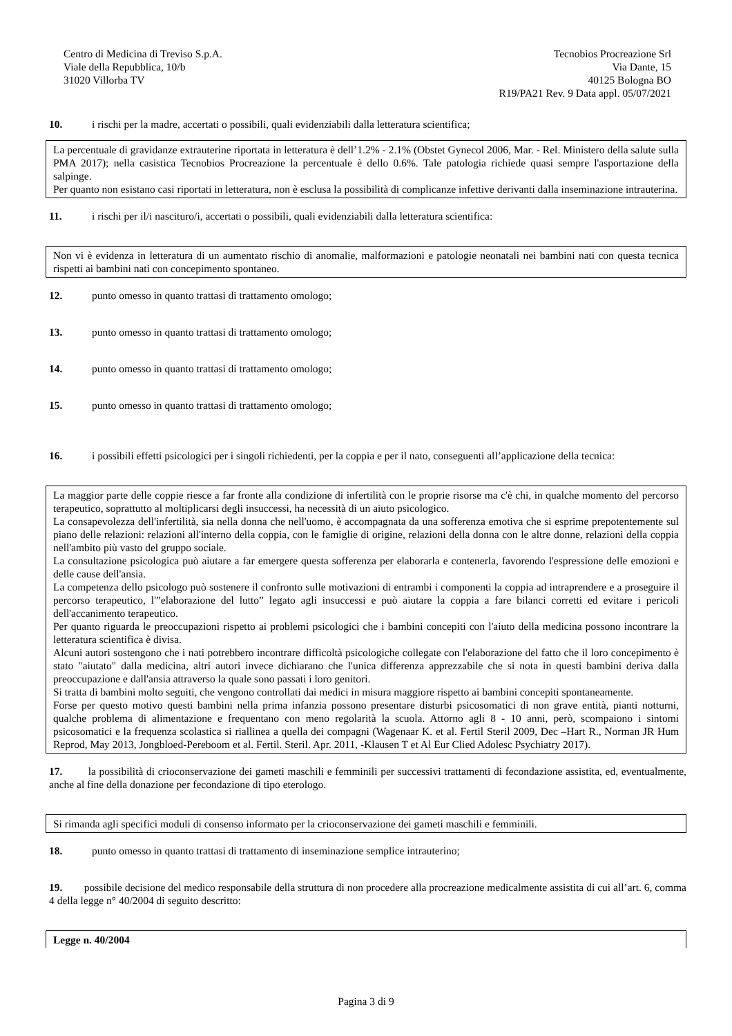Centro di Medicina di Treviso S.p.A.
Viale della Repubblica, 10/b
31020 Villorba TV
Tecnobios Procreazione Srl
Via Dante, 15
40125 Bologna BO
R19/PA21 Rev. 9 Data appl. 05/07/2021
10. i rischi per la madre, accertati o possibili, quali evidenziabili dalla letteratura scientifica;
La percentuale di gravidanze extrauterine riportata in letteratura è dell’1.2% - 2.1% (Obstet Gynecol 2006, Mar. - Rel. Ministero della salute sulla PMA 2017); nella casistica Tecnobios Procreazione la percentuale è dello 0.6%. Tale patologia richiede quasi sempre l'asportazione della salpinge.
Per quanto non esistano casi riportati in letteratura, non è esclusa la possibilità di complicanze infettive derivanti dalla inseminazione intrauterina.
11. i rischi per il/i nascituro/i, accertati o possibili, quali evidenziabili dalla letteratura scientifica:
Non vi è evidenza in letteratura di un aumentato rischio di anomalie, malformazioni e patologie neonatali nei bambini nati con questa tecnica rispetti ai bambini nati con concepimento spontaneo.
12. punto omesso in quanto trattasi di trattamento omologo;
13. punto omesso in quanto trattasi di trattamento omologo;
14. punto omesso in quanto trattasi di trattamento omologo;
15. punto omesso in quanto trattasi di trattamento omologo;
16. i possibili effetti psicologici per i singoli richiedenti, per la coppia e per il nato, conseguenti all’applicazione della tecnica:
La maggior parte delle coppie riesce a far fronte alla condizione di infertilità con le proprie risorse ma c'è chi, in qualche momento del percorso terapeutico, soprattutto al moltiplicarsi degli insuccessi, ha necessità di un aiuto psicologico.
La consapevolezza dell'infertilità, sia nella donna che nell'uomo, è accompagnata da una sofferenza emotiva che si esprime prepotentemente sul piano delle relazioni: relazioni all'interno della coppia, con le famiglie di origine, relazioni della donna con le altre donne, relazioni della coppia nell'ambito più vasto del gruppo sociale.
La consultazione psicologica può aiutare a far emergere questa sofferenza per elaborarla e contenerla, favorendo l'espressione delle emozioni e delle cause dell'ansia.
La competenza dello psicologo può sostenere il confronto sulle motivazioni di entrambi i componenti la coppia ad intraprendere e a proseguire il percorso terapeutico, l'”elaborazione del lutto” legato agli insuccessi e può aiutare la coppia a fare bilanci corretti ed evitare i pericoli dell'accanimento terapeutico.
Per quanto riguarda le preoccupazioni rispetto ai problemi psicologici che i bambini concepiti con l'aiuto della medicina possono incontrare la letteratura scientifica è divisa.
Alcuni autori sostengono che i nati potrebbero incontrare difficoltà psicologiche collegate con l'elaborazione del fatto che il loro concepimento è stato "aiutato" dalla medicina, altri autori invece dichiarano che l'unica differenza apprezzabile che si nota in questi bambini deriva dalla preoccupazione e dall'ansia attraverso la quale sono passati i loro genitori.
Si tratta di bambini molto seguiti, che vengono controllati dai medici in misura maggiore rispetto ai bambini concepiti spontaneamente.
Forse per questo motivo questi bambini nella prima infanzia possono presentare disturbi psicosomatici di non grave entità, pianti notturni, qualche problema di alimentazione e frequentano con meno regolarità la scuola. Attorno agli 8 - 10 anni, però, scompaiono i sintomi psicosomatici e la frequenza scolastica si riallinea a quella dei compagni (Wagenaar K. et al. Fertil Steril 2009, Dec –Hart R., Norman JR Hum Reprod, May 2013, Jongbloed-Pereboom et al. Fertil. Steril. Apr. 2011, -Klausen T et Al Eur Clied Adolesc Psychiatry 2017).
17. la possibilità di crioconservazione dei gameti maschili e femminili per successivi trattamenti di fecondazione assistita, ed, eventualmente, anche al fine della donazione per fecondazione di tipo eterologo.
Si rimanda agli specifici moduli di consenso informato per la crioconservazione dei gameti maschili e femminili.
18. punto omesso in quanto trattasi di trattamento di inseminazione semplice intrauterino;
19. possibile decisione del medico responsabile della struttura di non procedere alla procreazione medicalmente assistita di cui all’art. 6, comma 4 della legge n° 40/2004 di seguito descritto:
Legge n. 40/2004
Pagina 3 di 9